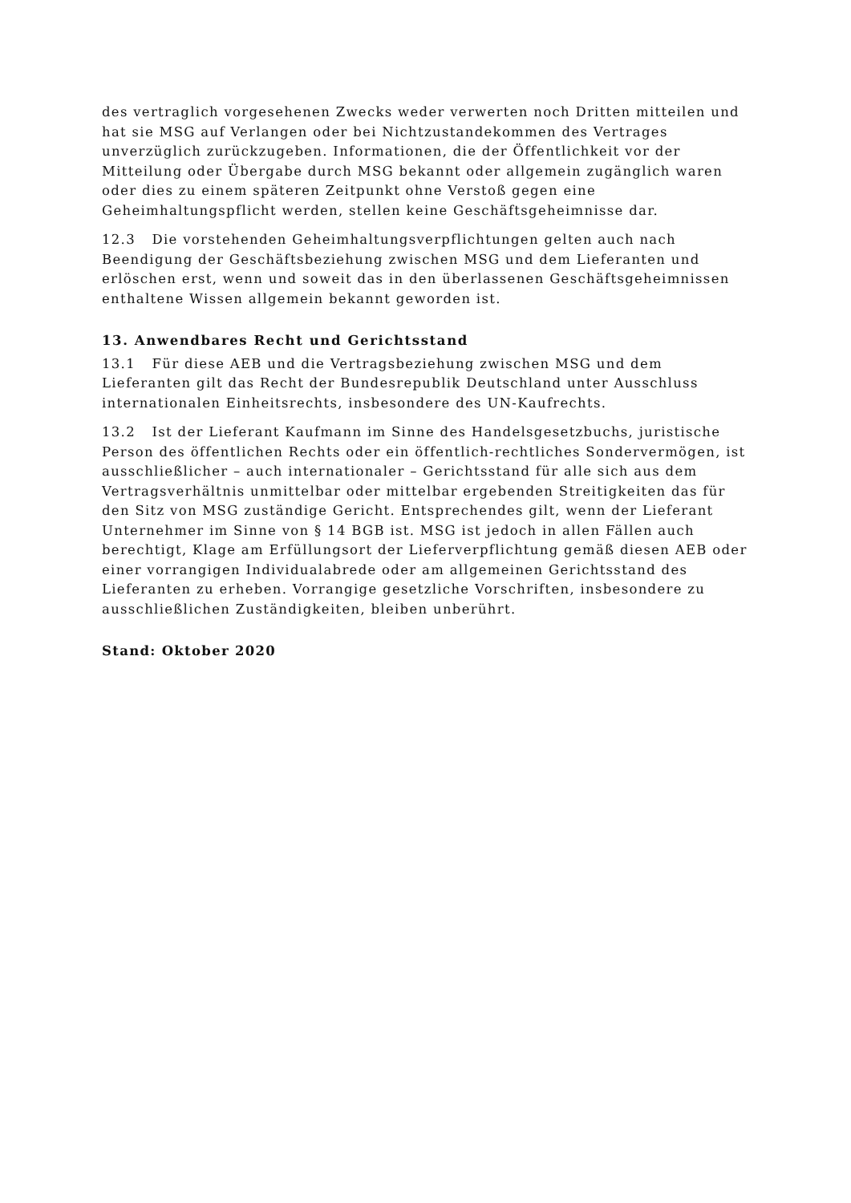des vertraglich vorgesehenen Zwecks weder verwerten noch Dritten mitteilen und hat sie MSG auf Verlangen oder bei Nichtzustandekommen des Vertrages unverzüglich zurückzugeben. Informationen, die der Öffentlichkeit vor der Mitteilung oder Übergabe durch MSG bekannt oder allgemein zugänglich waren oder dies zu einem späteren Zeitpunkt ohne Verstoß gegen eine Geheimhaltungspflicht werden, stellen keine Geschäftsgeheimnisse dar.
12.3 Die vorstehenden Geheimhaltungsverpflichtungen gelten auch nach Beendigung der Geschäftsbeziehung zwischen MSG und dem Lieferanten und erlöschen erst, wenn und soweit das in den überlassenen Geschäftsgeheimnissen enthaltene Wissen allgemein bekannt geworden ist.
13. Anwendbares Recht und Gerichtsstand
13.1 Für diese AEB und die Vertragsbeziehung zwischen MSG und dem Lieferanten gilt das Recht der Bundesrepublik Deutschland unter Ausschluss internationalen Einheitsrechts, insbesondere des UN-Kaufrechts.
13.2 Ist der Lieferant Kaufmann im Sinne des Handelsgesetzbuchs, juristische Person des öffentlichen Rechts oder ein öffentlich-rechtliches Sondervermögen, ist ausschließlicher – auch internationaler – Gerichtsstand für alle sich aus dem Vertragsverhältnis unmittelbar oder mittelbar ergebenden Streitigkeiten das für den Sitz von MSG zuständige Gericht. Entsprechendes gilt, wenn der Lieferant Unternehmer im Sinne von § 14 BGB ist. MSG ist jedoch in allen Fällen auch berechtigt, Klage am Erfüllungsort der Lieferverpflichtung gemäß diesen AEB oder einer vorrangigen Individualabrede oder am allgemeinen Gerichtsstand des Lieferanten zu erheben. Vorrangige gesetzliche Vorschriften, insbesondere zu ausschließlichen Zuständigkeiten, bleiben unberührt.
Stand: Oktober 2020